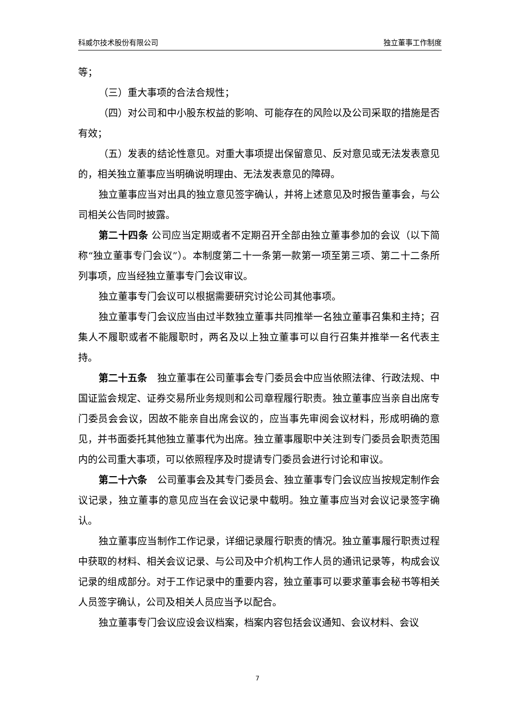科威尔技术股份有限公司 独立董事工作制度
等；
（三）重大事项的合法合规性；
（四）对公司和中小股东权益的影响、可能存在的风险以及公司采取的措施是否有效；
（五）发表的结论性意见。对重大事项提出保留意见、反对意见或无法发表意见的，相关独立董事应当明确说明理由、无法发表意见的障碍。
独立董事应当对出具的独立意见签字确认，并将上述意见及时报告董事会，与公司相关公告同时披露。
第二十四条 公司应当定期或者不定期召开全部由独立董事参加的会议（以下简称“独立董事专门会议”）。本制度第二十一条第一款第一项至第三项、第二十二条所列事项，应当经独立董事专门会议审议。
独立董事专门会议可以根据需要研究讨论公司其他事项。
独立董事专门会议应当由过半数独立董事共同推举一名独立董事召集和主持；召集人不履职或者不能履职时，两名及以上独立董事可以自行召集并推举一名代表主持。
第二十五条　独立董事在公司董事会专门委员会中应当依照法律、行政法规、中国证监会规定、证券交易所业务规则和公司章程履行职责。独立董事应当亲自出席专门委员会会议，因故不能亲自出席会议的，应当事先审阅会议材料，形成明确的意见，并书面委托其他独立董事代为出席。独立董事履职中关注到专门委员会职责范围内的公司重大事项，可以依照程序及时提请专门委员会进行讨论和审议。
第二十六条　公司董事会及其专门委员会、独立董事专门会议应当按规定制作会议记录，独立董事的意见应当在会议记录中载明。独立董事应当对会议记录签字确认。
独立董事应当制作工作记录，详细记录履行职责的情况。独立董事履行职责过程中获取的材料、相关会议记录、与公司及中介机构工作人员的通讯记录等，构成会议记录的组成部分。对于工作记录中的重要内容，独立董事可以要求董事会秘书等相关人员签字确认，公司及相关人员应当予以配合。
独立董事专门会议应设会议档案，档案内容包括会议通知、会议材料、会议
7